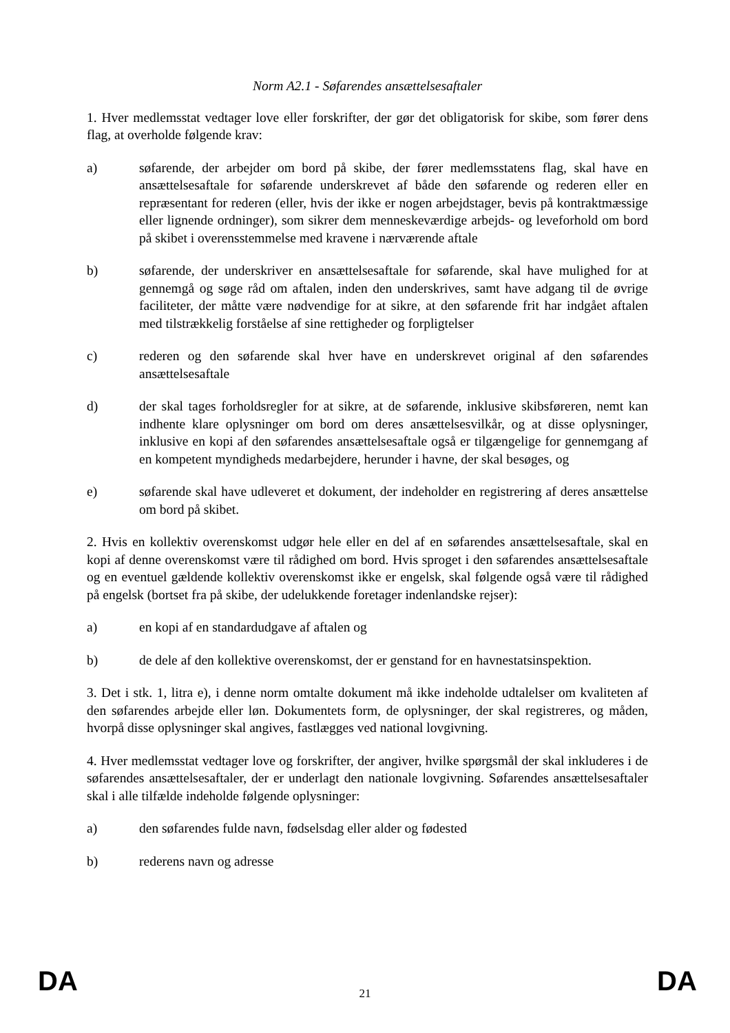Norm A2.1 - Søfarendes ansættelsesaftaler
1. Hver medlemsstat vedtager love eller forskrifter, der gør det obligatorisk for skibe, som fører dens flag, at overholde følgende krav:
a) søfarende, der arbejder om bord på skibe, der fører medlemsstatens flag, skal have en ansættelsesaftale for søfarende underskrevet af både den søfarende og rederen eller en repræsentant for rederen (eller, hvis der ikke er nogen arbejdstager, bevis på kontraktmæssige eller lignende ordninger), som sikrer dem menneskeværdige arbejds- og leveforhold om bord på skibet i overensstemmelse med kravene i nærværende aftale
b) søfarende, der underskriver en ansættelsesaftale for søfarende, skal have mulighed for at gennemgå og søge råd om aftalen, inden den underskrives, samt have adgang til de øvrige faciliteter, der måtte være nødvendige for at sikre, at den søfarende frit har indgået aftalen med tilstrækkelig forståelse af sine rettigheder og forpligtelser
c) rederen og den søfarende skal hver have en underskrevet original af den søfarendes ansættelsesaftale
d) der skal tages forholdsregler for at sikre, at de søfarende, inklusive skibsføreren, nemt kan indhente klare oplysninger om bord om deres ansættelsesvilkår, og at disse oplysninger, inklusive en kopi af den søfarendes ansættelsesaftale også er tilgængelige for gennemgang af en kompetent myndigheds medarbejdere, herunder i havne, der skal besøges, og
e) søfarende skal have udleveret et dokument, der indeholder en registrering af deres ansættelse om bord på skibet.
2. Hvis en kollektiv overenskomst udgør hele eller en del af en søfarendes ansættelsesaftale, skal en kopi af denne overenskomst være til rådighed om bord. Hvis sproget i den søfarendes ansættelsesaftale og en eventuel gældende kollektiv overenskomst ikke er engelsk, skal følgende også være til rådighed på engelsk (bortset fra på skibe, der udelukkende foretager indenlandske rejser):
a) en kopi af en standardudgave af aftalen og
b) de dele af den kollektive overenskomst, der er genstand for en havnestatsinspektion.
3. Det i stk. 1, litra e), i denne norm omtalte dokument må ikke indeholde udtalelser om kvaliteten af den søfarendes arbejde eller løn. Dokumentets form, de oplysninger, der skal registreres, og måden, hvorpå disse oplysninger skal angives, fastlægges ved national lovgivning.
4. Hver medlemsstat vedtager love og forskrifter, der angiver, hvilke spørgsmål der skal inkluderes i de søfarendes ansættelsesaftaler, der er underlagt den nationale lovgivning. Søfarendes ansættelsesaftaler skal i alle tilfælde indeholde følgende oplysninger:
a) den søfarendes fulde navn, fødselsdag eller alder og fødested
b) rederens navn og adresse
DA
21 DA